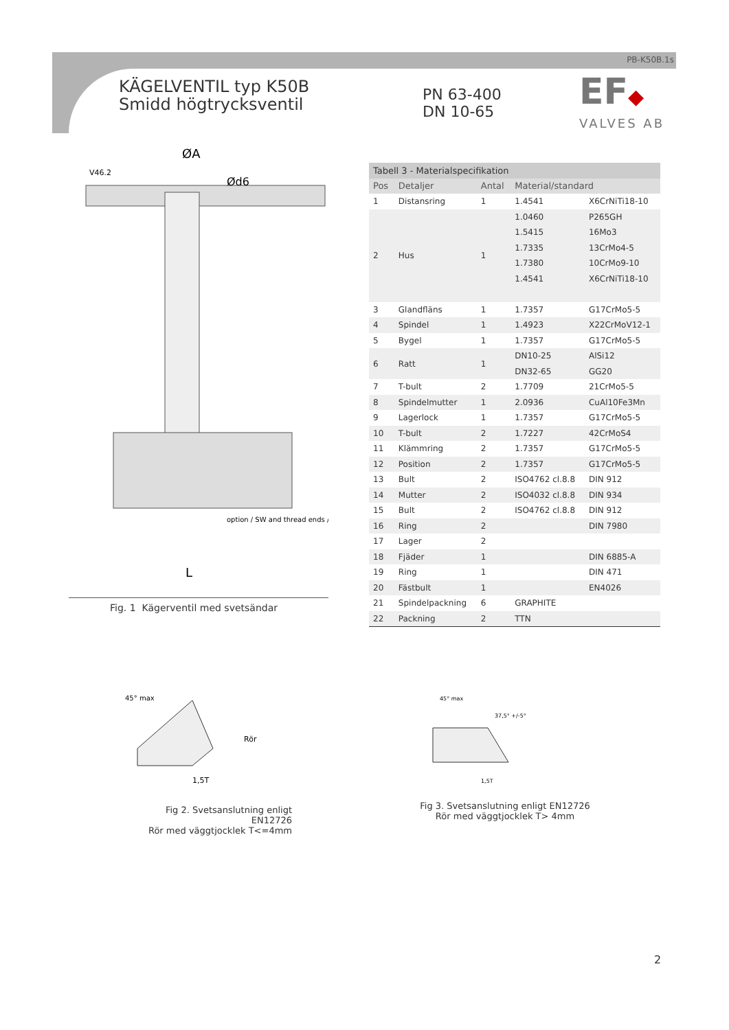PB-K50B.1s
KÄGELVENTIL typ K50B
Smidd högtrycksventil
PN 63-400
DN 10-65
EF◆
VALVES AB
ØA
Ød6
V46.2
option / SW and thread ends /
L
Fig. 1 Kägerventil med svetsändar
| Tabell 3 - Materialspecifikation | | | | |
| --- | --- | --- | --- | --- |
| Pos | Detaljer | Antal | Material/standard | |
| 1 | Distansring | 1 | 1.4541 | X6CrNiTi18-10 |
| 2 | Hus | 1 | 1.0460 | P265GH |
| | | | 1.5415 | 16Mo3 |
| | | | 1.7335 | 13CrMo4-5 |
| | | | 1.7380 | 10CrMo9-10 |
| | | | 1.4541 | X6CrNiTi18-10 |
| 3 | Glandfläns | 1 | 1.7357 | G17CrMo5-5 |
| 4 | Spindel | 1 | 1.4923 | X22CrMoV12-1 |
| 5 | Bygel | 1 | 1.7357 | G17CrMo5-5 |
| 6 | Ratt | 1 | DN10-25 | AlSi12 |
| | | | DN32-65 | GG20 |
| 7 | T-bult | 2 | 1.7709 | 21CrMo5-5 |
| 8 | Spindelmutter | 1 | 2.0936 | CuAl10Fe3Mn |
| 9 | Lagerlock | 1 | 1.7357 | G17CrMo5-5 |
| 10 | T-bult | 2 | 1.7227 | 42CrMoS4 |
| 11 | Klämmring | 2 | 1.7357 | G17CrMo5-5 |
| 12 | Position | 2 | 1.7357 | G17CrMo5-5 |
| 13 | Bult | 2 | ISO4762 cl.8.8 | DIN 912 |
| 14 | Mutter | 2 | ISO4032 cl.8.8 | DIN 934 |
| 15 | Bult | 2 | ISO4762 cl.8.8 | DIN 912 |
| 16 | Ring | 2 | | DIN 7980 |
| 17 | Lager | 2 | | |
| 18 | Fjäder | 1 | | DIN 6885-A |
| 19 | Ring | 1 | | DIN 471 |
| 20 | Fästbult | 1 | | EN4026 |
| 21 | Spindelpackning | 6 | GRAPHITE | |
| 22 | Packning | 2 | TTN | |
45° max
Rör
1,5T
45° max
37,5° +/-5°
1,5T
Fig 2. Svetsanslutning enligt EN12726
Rör med väggtjocklek T<=4mm
Fig 3. Svetsanslutning enligt EN12726
Rör med väggtjocklek T> 4mm
2